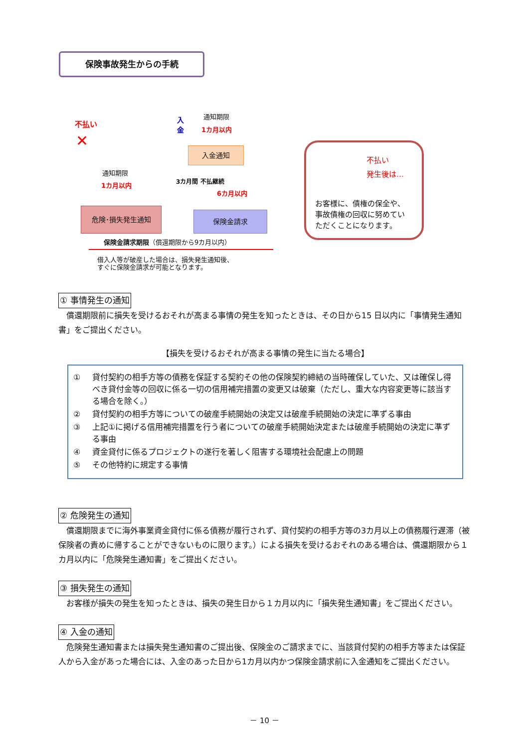保険事故発生からの手続
不払い
✕
入金
通知期限
1カ月以内
入金通知
通知期限
1カ月以内 3カ月間 不払継続
6カ月以内
危険･損失発生通知 保険金請求
保険金請求期限（償還期限から9カ月以内）
借入人等が破産した場合は、損失発生通知後、
すぐに保険金請求が可能となります。
不払い
発生後は…
お客様に、債権の保全や、
事故債権の回収に努めてい
ただくことになります。
① 事情発生の通知
償還期限前に損失を受けるおそれが高まる事情の発生を知ったときは、その日から15 日以内に「事情発生通知書」をご提出ください。
【損失を受けるおそれが高まる事情の発生に当たる場合】
① 貸付契約の相手方等の債務を保証する契約その他の保険契約締結の当時確保していた、又は確保し得べき貸付金等の回収に係る一切の信用補完措置の変更又は破棄（ただし、重大な内容変更等に該当する場合を除く。）
② 貸付契約の相手方等についての破産手続開始の決定又は破産手続開始の決定に準ずる事由
③ 上記①に掲げる信用補完措置を行う者についての破産手続開始決定または破産手続開始の決定に準ずる事由
④ 資金貸付に係るプロジェクトの遂行を著しく阻害する環境社会配慮上の問題
⑤ その他特約に規定する事情
② 危険発生の通知
償還期限までに海外事業資金貸付に係る債務が履行されず、貸付契約の相手方等の3カ月以上の債務履行遅滞（被保険者の責めに帰することができないものに限ります。）による損失を受けるおそれのある場合は、償還期限から１カ月以内に「危険発生通知書」をご提出ください。
③ 損失発生の通知
お客様が損失の発生を知ったときは、損失の発生日から１カ月以内に「損失発生通知書」をご提出ください。
④ 入金の通知
危険発生通知書または損失発生通知書のご提出後、保険金のご請求までに、当該貸付契約の相手方等または保証人から入金があった場合には、入金のあった日から1カ月以内かつ保険金請求前に入金通知をご提出ください。
－ 10 －